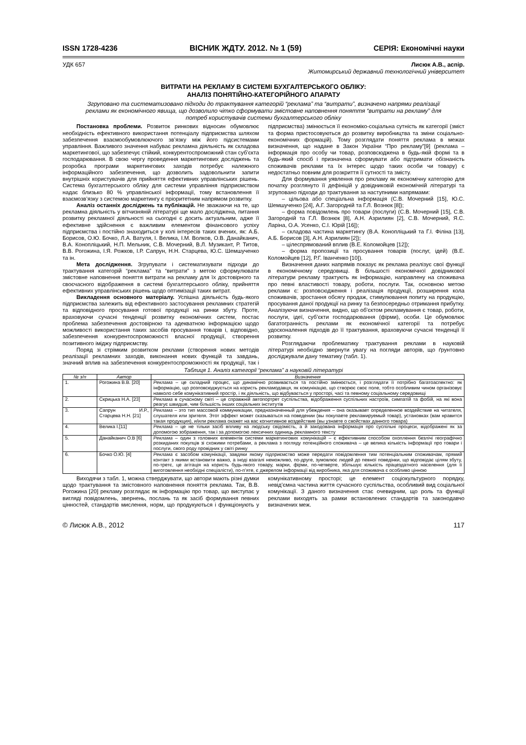ISSN 1728-4236 ВІСНИК ЖДТУ. 2012. № 1 (59) СЕРІЯ: Економічні науки
УДК 657 Лисюк А.В., аспір.
Житомирський державний технологічний університет
ВИТРАТИ НА РЕКЛАМУ В СИСТЕМІ БУХГАЛТЕРСЬКОГО ОБЛІКУ:
АНАЛІЗ ПОНЯТІЙНО-КАТЕГОРІЙНОГО АПАРАТУ
Згруповано та систематизовано підходи до трактування категорій “реклама” та “витрати”, визначено напрями реалізації реклами як економічного явища, що дозволило чітко сформувати змістовне наповнення поняття “витрати на рекламу” для потреб користувачів системи бухгалтерського обліку
Постановка проблеми. Розвиток ринкових відносин обумовлює необхідність ефективного використання потенціалу підприємства шляхом забезпечення взаємообумовлюючого зв’язку між його підсистемами управління. Важливого значення набуває рекламна діяльність як складова маркетингової, що забезпечує стійкий, конкурентоспроможний стан суб’єкта господарювання. В свою чергу проведення маркетингових досліджень та розробка програми маркетингових заходів потребує належного інформаційного забезпечення, що дозволить задовольнити запити внутрішніх користувачів для прийняття ефективних управлінських рішень. Система бухгалтерського обліку для системи управління підприємством надає близько 80 % управлінської інформації, тому встановлення її взаємозв’язку з системою маркетингу є пріоритетним напрямом розвитку.
Аналіз останніх досліджень та публікацій. Не зважаючи на те, що рекламна діяльність у вітчизняній літературі ще мало досліджена, питання розвитку рекламної діяльності на сьогодні є досить актуальним, адже її ефективне здійснення є важливим елементом фінансового успіху підприємства і постійно знаходиться у колі інтересів таких вчених, як: А.Б. Борисов, О.Ю. Бочко, Л.А. Ватуля, І. Велика, І.М. Волков, О.В. Данайканич, В.А. Конопліцький, Н.П. Мельник, С.В. Мочерний, В.Л. Музикант, Р. Титов, В.В. Рогожина, І.Я. Рожков, І.Р. Сапрун, Н.Н. Старцева, Ю.С. Шемшученко та ін.
Мета дослідження. Згрупувати і систематизувати підходи до трактування категорій “реклама” та “витрати” з метою сформулювати змістовне наповнення поняття витрати на рекламу для їх достовірного та своєчасного відображення в системі бухгалтерського обліку, прийняття ефективних управлінських рішень щодо оптимізації таких витрат.
Викладення основного матеріалу. Успішна діяльність будь-якого підприємства залежить від ефективного застосування рекламних стратегій та відповідного просування готової продукції на ринки збуту. Проте, враховуючи сучасні тенденції розвитку економічних систем, постає проблема забезпечення достовірною та адекватною інформацією щодо можливості використання таких засобів просування товарів і, відповідно, забезпечення конкурентоспроможності власної продукції, створення позитивного іміджу підприємству.
Поряд зі стрімким розвитком реклами (створення нових методів реалізації рекламних заходів, виконання нових функцій та завдань, значний вплив на забезпечення конкурентоспроможності як продукції, так і підприємства) змінюється її економіко-соціальна сутність як категорії (зміст та форма пристосовуються до розвитку виробництва та зміни соціально-економічних формацій). Тому розглядати поняття реклама в межах визначення, що надане в Закон України “Про рекламу”[9] (реклама – інформація про особу чи товар, розповсюджена в будь-якій формі та в будь-який спосіб і призначена сформувати або підтримати обізнаність споживачів реклами та їх інтерес щодо таких особи чи товару) є недостатньо повним для розкриття її сутності та змісту.
Для формування уявлення про рекламу як економічну категорію для початку розглянуто її дефініцій у довідниковій економічній літературі та згруповано підходи до трактування за наступними напрямами:
– цільова або спеціальна інформація (С.В. Мочерний [15], Ю.С. Шемшученко [24], А.Г. Загородній та Г.Л. Вознюк [8]);
– форма повідомлень про товари (послуги) (С.В. Мочерний [15], С.В. Загородній та Г.Л. Вознюк [8], А.Н. Азрилиян [2], С.В. Мочерний, Я.С. Ларіна, О.А. Усенко, С.І. Юрій [16]);
– складова частина маркетингу (В.А. Конопліцький та Г.І. Філіна [13], А.Б. Борисов [3], А.Н. Азрилиян [2]);
– цілеспрямований вплив (В.Е. Коломойцев [12]);
– форма пропозиції та просування товарів (послуг, ідей) (В.Е. Коломойцев [12], Р.Г. Іванченко [10]).
Визначення даних напрямів показує як реклама реалізує свої функції в економічному середовищі. В більшості економічної довідникової літератури рекламу трактують як інформацію, направлену на споживача про певні властивості товару, роботи, послуги. Так, основною метою реклами є: розповсюдження і реалізація продукції, розширення кола споживачів, зростання обсягу продаж, стимулювання попиту на продукцію, просування даної продукції на ринку та безпосередньо отримання прибутку. Аналізуючи визначення, видно, що об’єктом рекламування є товар, роботи, послуги, ідеї, суб’єкти господарювання (фірми), особи. Це обумовлює багатогранність реклами як економічної категорії та потребує удосконалення підходів до її трактування, враховуючи сучасні тенденції її розвитку.
Розглядаючи проблематику трактування реклами в науковій літературі необхідно звернути увагу на погляди авторів, що ґрунтовно досліджували дану тематику (табл. 1).
Таблиця 1. Аналіз категорії “реклама” а науковій літературі
| № з/п | Автор | Визначення |
| --- | --- | --- |
| 1. | Рогожина В.В. [20] | Реклама – це складний процес, що динамічно розвивається та постійно змінюється, і розглядати її потрібно багатоаспектно: як інформацію, що розповсюджується на користь рекламодавця, як комунікацію, що створює своє поле, тобто особливим чином організовує навколо себе комунікативний простір, і як діяльність, що відбувається у просторі, часі та певному соціальному середовищі |
| 2. | Скрицька Н.А. [23] | Реклама в сучасному світі – це справжній автопортрет суспільства, відображення суспільних настроїв, симпатій та фобій, на які вона реагує швидше, чим більшість інших соціальних інститутів |
| 3. | Сапрун И.Р., Старцева Н.Н. [21] | Реклама – это тип массовой коммуникации, предназначенный для убеждения – она оказывает определенное воздействие на читателя, слушателя или зрителя. Этот эффект может сказываться на поведении (вы покупаете рекламируемый товар), установках (вам нравится такая продукция), и/или реклама окажет на вас когнитивное воздействие (вы узнаете о свойствах данного товара) |
| 4. | Велика І.[11] | Реклама – це не тільки засіб впливу на людську свідомість, а й закодована інформація про суспільні процеси, відображені як за допомогою зображення, так і за допомогою лексичних одиниць рекламного тексту |
| 5. | Данайканич О.В [6] | Реклама – один з головних елементів системи маркетингових комунікацій – є ефективним способом охоплення безлічі географічно розкиданих покупців зі схожими потребами, а реклама з погляду потенційного споживача – це велика кількість інформації про товари і послуги, свого роду провідник у світі ринку |
| 6. | Бочко О.Ю. [4] | Реклама є засобом комунікації, завдяки якому підприємство може передати повідомлення тим потенціальним споживачам, прямий контакт з якими встановити важко, а іноді взагалі неможливо, по-друге, зумовлює людей до певної поведінки, що відповідає цілям збуту, по-третє, це агітація на користь будь-якого товару, марки, фірми, по-четверте, збільшує кількість працездатного населення (для її виготовлення необхідні спеціалісти), по-п’яте, є джерелом інформації від виробника, яка для споживача є особливо цінною |
Виходячи з табл. 1, можна стверджувати, що автори мають різні думки щодо трактування та змістовного наповнення поняття реклама. Так, В.В. Рогожина [20] рекламу розглядає як інформацію про товар, що виступає у вигляді повідомлень, звернень, послань та як засіб формування певних цінностей, стандартів мислення, норм, що продукуються і функціонують у комунікативному просторі; це елемент соціокультурного порядку, невід’ємна частина життя сучасного суспільства, особливий вид соціальної комунікації. З даного визначення стає очевидним, що роль та функції реклами виходять за рамки встановлених стандартів та законодавчо визначених меж.
© Лисюк А.В., 2012 117